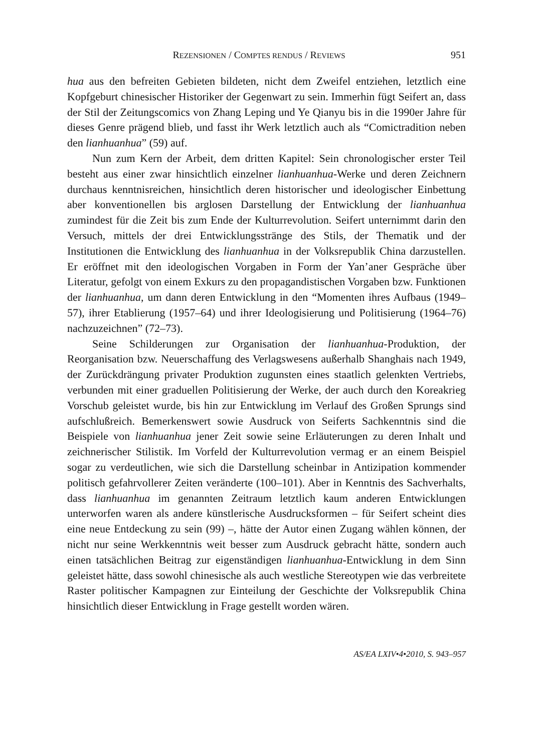REZENSIONEN / COMPTES RENDUS / REVIEWS 951
hua aus den befreiten Gebieten bildeten, nicht dem Zweifel entziehen, letztlich eine Kopfgeburt chinesischer Historiker der Gegenwart zu sein. Immerhin fügt Seifert an, dass der Stil der Zeitungscomics von Zhang Leping und Ye Qianyu bis in die 1990er Jahre für dieses Genre prägend blieb, und fasst ihr Werk letztlich auch als “Comictradition neben den lianhuanhua” (59) auf.
Nun zum Kern der Arbeit, dem dritten Kapitel: Sein chronologischer erster Teil besteht aus einer zwar hinsichtlich einzelner lianhuanhua-Werke und deren Zeichnern durchaus kenntnisreichen, hinsichtlich deren historischer und ideologischer Einbettung aber konventionellen bis arglosen Darstellung der Entwicklung der lianhuanhua zumindest für die Zeit bis zum Ende der Kulturrevolution. Seifert unternimmt darin den Versuch, mittels der drei Entwicklungsstränge des Stils, der Thematik und der Institutionen die Entwicklung des lianhuanhua in der Volksrepublik China darzustellen. Er eröffnet mit den ideologischen Vorgaben in Form der Yan’aner Gespräche über Literatur, gefolgt von einem Exkurs zu den propagandistischen Vorgaben bzw. Funktionen der lianhuanhua, um dann deren Entwicklung in den “Momenten ihres Aufbaus (1949–57), ihrer Etablierung (1957–64) und ihrer Ideologisierung und Politisierung (1964–76) nachzuzeichnen” (72–73).
Seine Schilderungen zur Organisation der lianhuanhua-Produktion, der Reorganisation bzw. Neuerschaffung des Verlagswesens außerhalb Shanghais nach 1949, der Zurückdrängung privater Produktion zugunsten eines staatlich gelenkten Vertriebs, verbunden mit einer graduellen Politisierung der Werke, der auch durch den Koreakrieg Vorschub geleistet wurde, bis hin zur Entwicklung im Verlauf des Großen Sprungs sind aufschlußreich. Bemerkenswert sowie Ausdruck von Seiferts Sachkenntnis sind die Beispiele von lianhuanhua jener Zeit sowie seine Erläuterungen zu deren Inhalt und zeichnerischer Stilistik. Im Vorfeld der Kulturrevolution vermag er an einem Beispiel sogar zu verdeutlichen, wie sich die Darstellung scheinbar in Antizipation kommender politisch gefahrvollerer Zeiten veränderte (100–101). Aber in Kenntnis des Sachverhalts, dass lianhuanhua im genannten Zeitraum letztlich kaum anderen Entwicklungen unterworfen waren als andere künstlerische Ausdrucksformen – für Seifert scheint dies eine neue Entdeckung zu sein (99) –, hätte der Autor einen Zugang wählen können, der nicht nur seine Werkkenntnis weit besser zum Ausdruck gebracht hätte, sondern auch einen tatsächlichen Beitrag zur eigenständigen lianhuanhua-Entwicklung in dem Sinn geleistet hätte, dass sowohl chinesische als auch westliche Stereotypen wie das verbreitete Raster politischer Kampagnen zur Einteilung der Geschichte der Volksrepublik China hinsichtlich dieser Entwicklung in Frage gestellt worden wären.
AS/EA LXIV•4•2010, S. 943–957